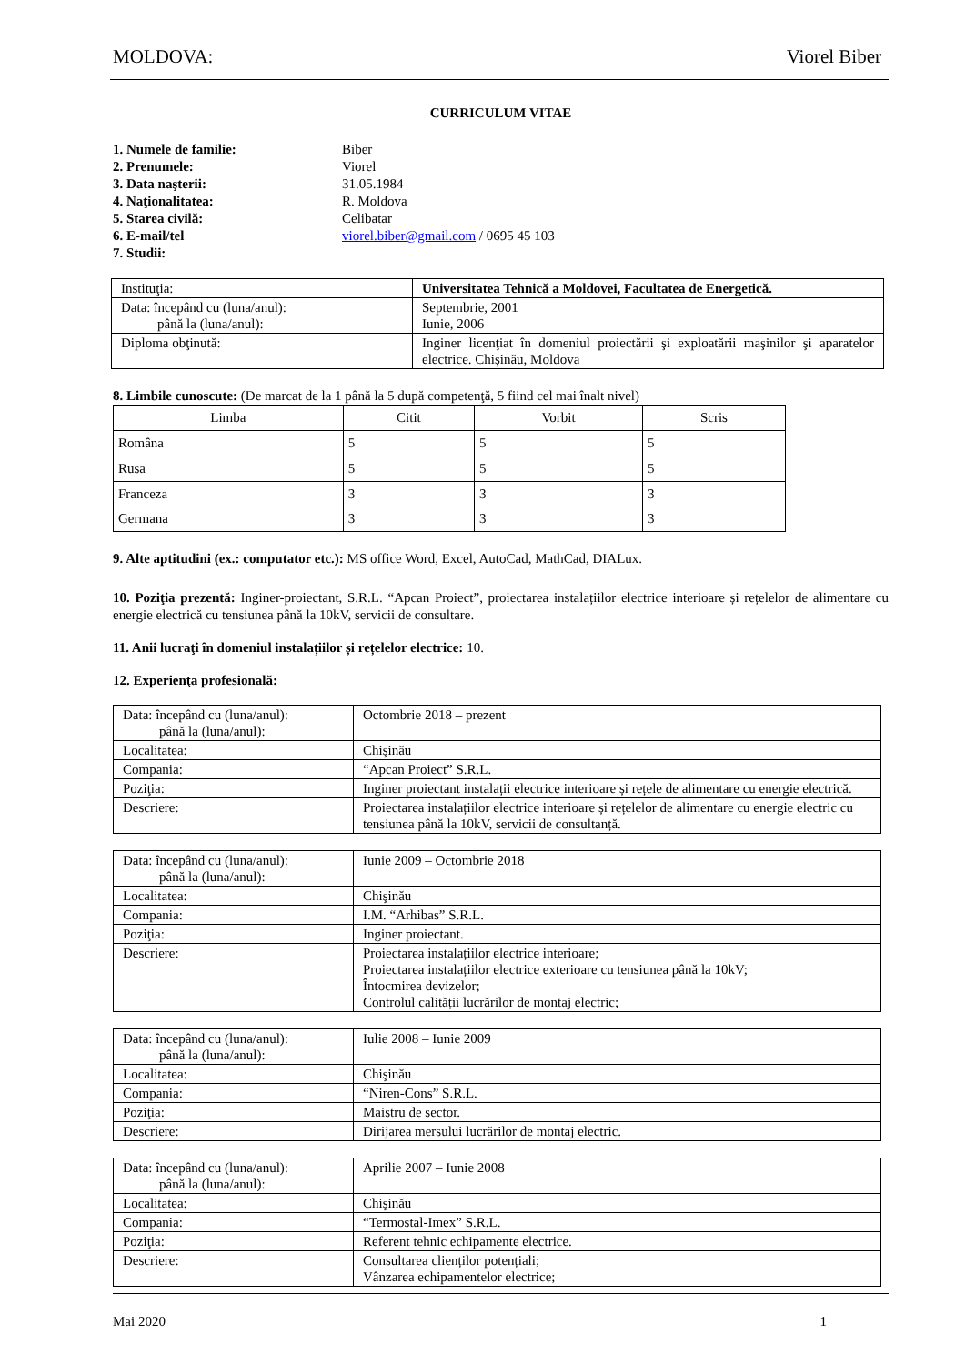MOLDOVA: Viorel Biber
CURRICULUM VITAE
| 1. Numele de familie: | Biber |
| 2. Prenumele: | Viorel |
| 3. Data naşterii: | 31.05.1984 |
| 4. Naţionalitatea: | R. Moldova |
| 5. Starea civilă: | Celibatar |
| 6. E-mail/tel | viorel.biber@gmail.com / 0695 45 103 |
| 7. Studii: | |
| Instituţia: | Universitatea Tehnică a Moldovei, Facultatea de Energetică. |
| Data: începând cu (luna/anul): până la (luna/anul): | Septembrie, 2001 Iunie, 2006 |
| Diploma obţinută: | Inginer licenţiat în domeniul proiectării şi exploatării maşinilor şi aparatelor electrice. Chişinău, Moldova |
8. Limbile cunoscute: (De marcat de la 1 până la 5 după competenţă, 5 fiind cel mai înalt nivel)
| Limba | Citit | Vorbit | Scris |
| --- | --- | --- | --- |
| Româna | 5 | 5 | 5 |
| Rusa | 5 | 5 | 5 |
| Franceza | 3 | 3 | 3 |
| Germana | 3 | 3 | 3 |
9. Alte aptitudini (ex.: computator etc.): MS office Word, Excel, AutoCad, MathCad, DIALux.
10. Poziţia prezentă: Inginer-proiectant, S.R.L. “Apcan Proiect”, proiectarea instalațiilor electrice interioare și rețelelor de alimentare cu energie electrică cu tensiunea până la 10kV, servicii de consultare.
11. Anii lucraţi în domeniul instalațiilor și rețelelor electrice: 10.
12. Experienţa profesională:
| Data: începând cu (luna/anul): până la (luna/anul): | Octombrie 2018 – prezent |
| Localitatea: | Chişinău |
| Compania: | “Apcan Proiect” S.R.L. |
| Poziţia: | Inginer proiectant instalații electrice interioare și rețele de alimentare cu energie electrică. |
| Descriere: | Proiectarea instalațiilor electrice interioare și rețelelor de alimentare cu energie electric cu tensiunea până la 10kV, servicii de consultanță. |
| Data: începând cu (luna/anul): până la (luna/anul): | Iunie 2009 – Octombrie 2018 |
| Localitatea: | Chişinău |
| Compania: | I.M. “Arhibas” S.R.L. |
| Poziţia: | Inginer proiectant. |
| Descriere: | Proiectarea instalațiilor electrice interioare; Proiectarea instalațiilor electrice exterioare cu tensiunea până la 10kV; Întocmirea devizelor; Controlul calității lucrărilor de montaj electric; |
| Data: începând cu (luna/anul): până la (luna/anul): | Iulie 2008 – Iunie 2009 |
| Localitatea: | Chişinău |
| Compania: | “Niren-Cons” S.R.L. |
| Poziţia: | Maistru de sector. |
| Descriere: | Dirijarea mersului lucrărilor de montaj electric. |
| Data: începând cu (luna/anul): până la (luna/anul): | Aprilie 2007 – Iunie 2008 |
| Localitatea: | Chişinău |
| Compania: | “Termostal-Imex” S.R.L. |
| Poziţia: | Referent tehnic echipamente electrice. |
| Descriere: | Consultarea clienților potențiali; Vânzarea echipamentelor electrice; |
Mai 2020 1